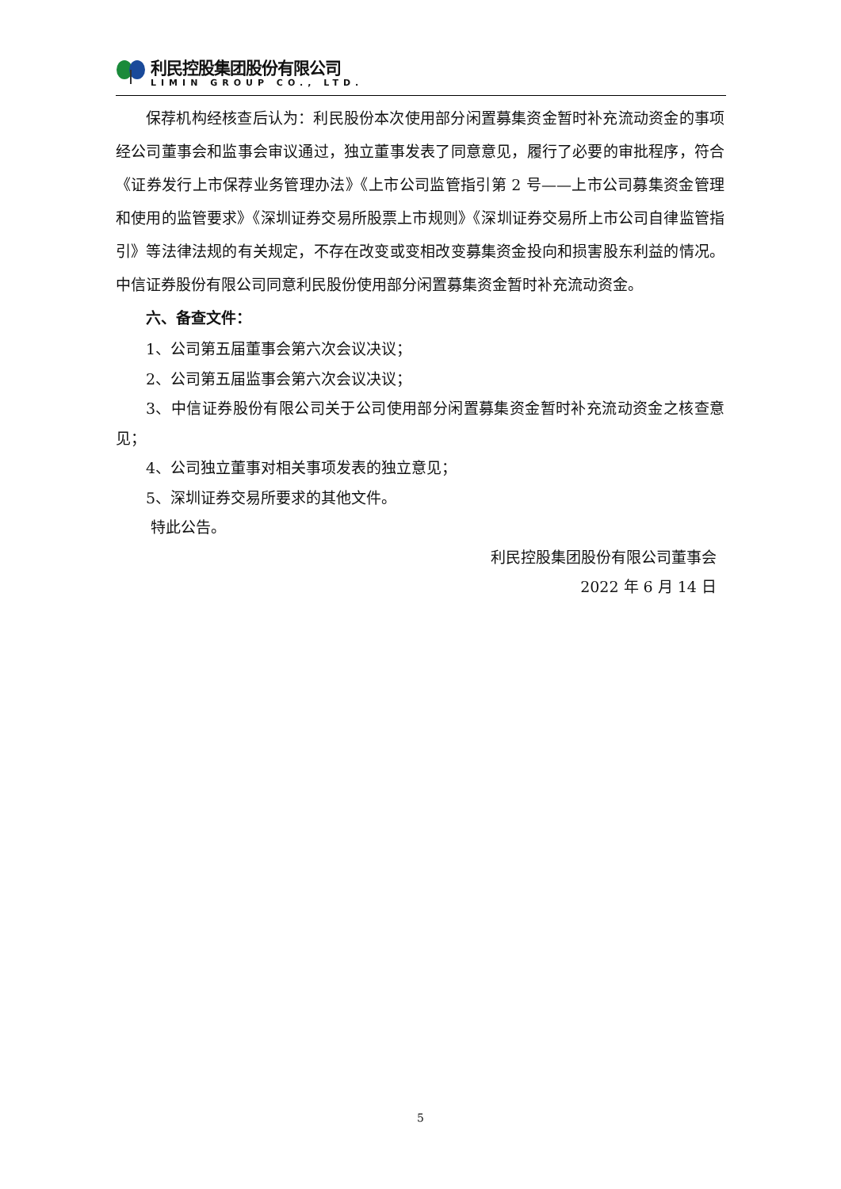利民控股集团股份有限公司
LIMIN GROUP CO., LTD.
保荐机构经核查后认为：利民股份本次使用部分闲置募集资金暂时补充流动资金的事项经公司董事会和监事会审议通过，独立董事发表了同意意见，履行了必要的审批程序，符合《证券发行上市保荐业务管理办法》《上市公司监管指引第 2 号——上市公司募集资金管理和使用的监管要求》《深圳证券交易所股票上市规则》《深圳证券交易所上市公司自律监管指引》等法律法规的有关规定，不存在改变或变相改变募集资金投向和损害股东利益的情况。中信证券股份有限公司同意利民股份使用部分闲置募集资金暂时补充流动资金。
六、备查文件：
1、公司第五届董事会第六次会议决议；
2、公司第五届监事会第六次会议决议；
3、中信证券股份有限公司关于公司使用部分闲置募集资金暂时补充流动资金之核查意见；
4、公司独立董事对相关事项发表的独立意见；
5、深圳证券交易所要求的其他文件。
特此公告。
利民控股集团股份有限公司董事会
2022 年 6 月 14 日
5